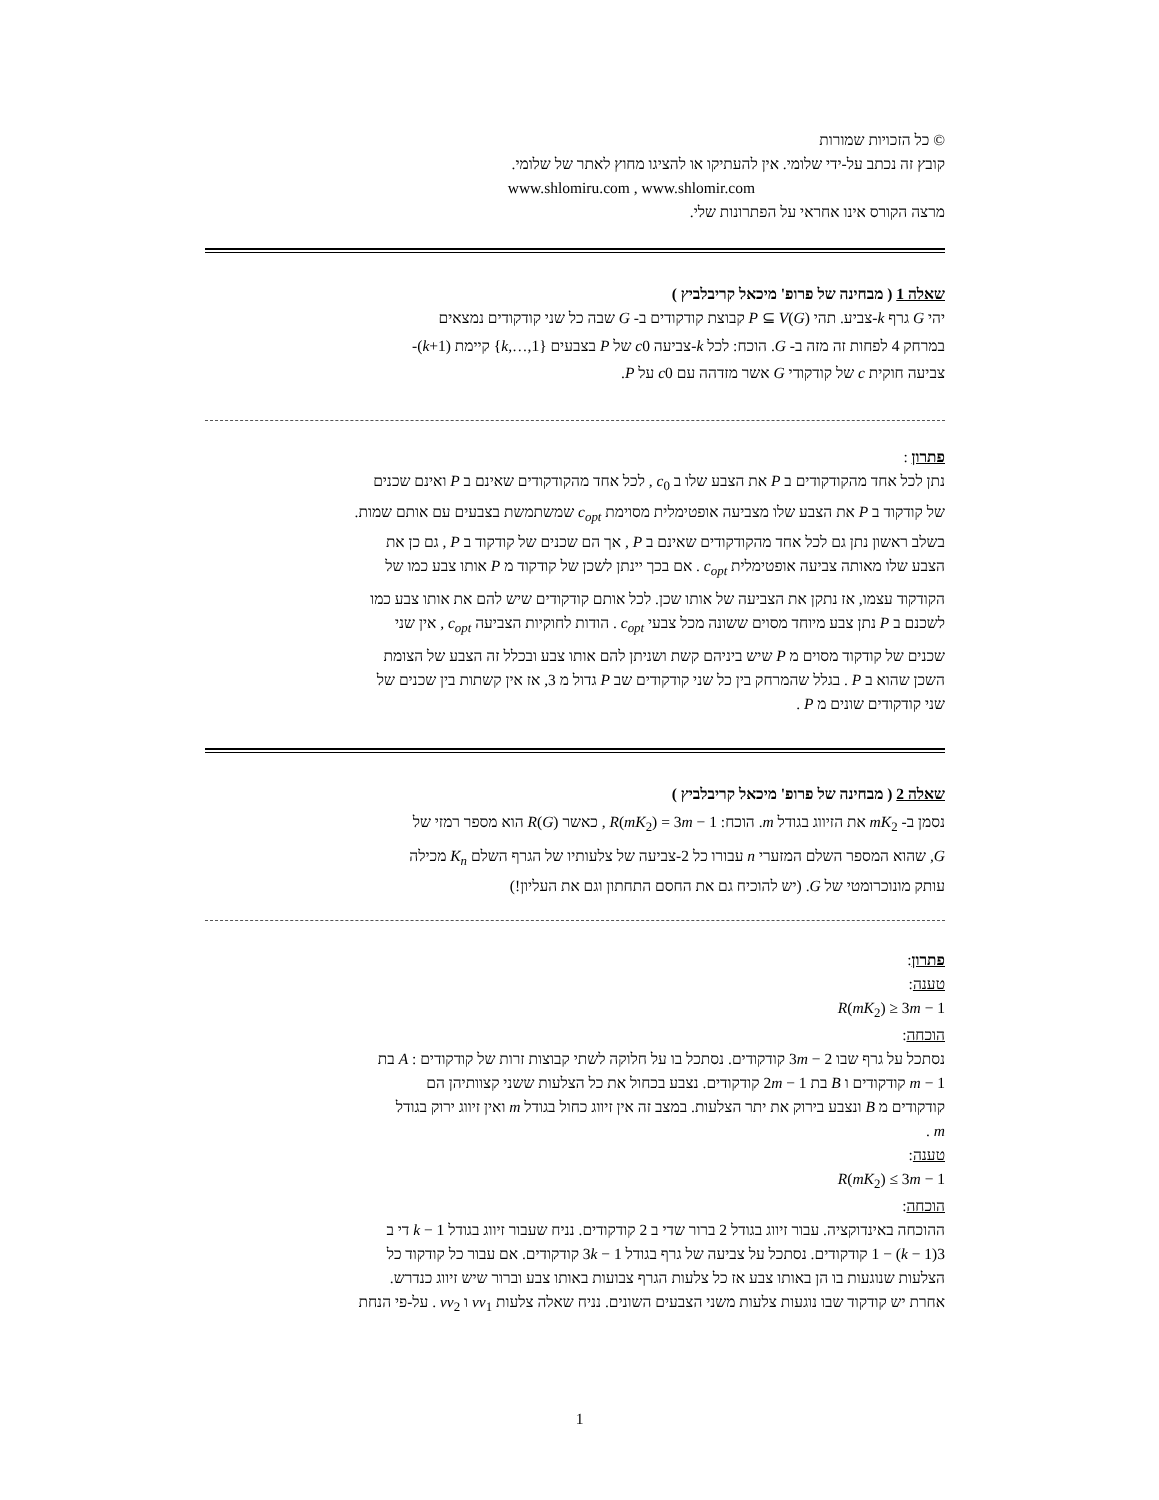© כל הזכויות שמורות
קובץ זה נכתב על-ידי שלומי. אין להעתיקו או להציגו מחוץ לאתר של שלומי.
www.shlomiru.com , www.shlomir.com
מרצה הקורס אינו אחראי על הפתרונות שלי.
שאלה 1 ( מבחינה של פרופ' מיכאל קריבלביץ )
יהי G גרף k-צביע. תהי P ⊆ V(G) קבוצת קודקודים ב- G שבה כל שני קודקודים נמצאים
במרחק 4 לפחות זה מזה ב- G. הוכח: לכל k-צביעה c0 של P בצבעים {1,…,k} קיימת (k+1)-
צביעה חוקית c של קודקודי G אשר מזדהה עם c0 על P.
פתרון :
נתן לכל אחד מהקודקודים ב P את הצבע שלו ב c<sub>0</sub> , לכל אחד מהקודקודים שאינם ב P ואינם שכנים
של קודקוד ב P את הצבע שלו מצביעה אופטימלית מסוימת c<sub>opt</sub> שמשתמשת בצבעים עם אותם שמות.
בשלב ראשון נתן גם לכל אחד מהקודקודים שאינם ב P , אך הם שכנים של קודקוד ב P , גם כן את
הצבע שלו מאותה צביעה אופטימלית c<sub>opt</sub> . אם בכך יינתן לשכן של קודקוד מ P אותו צבע כמו של
הקודקוד עצמו, אז נתקן את הצביעה של אותו שכן. לכל אותם קודקודים שיש להם את אותו צבע כמו
לשכנם ב P נתן צבע מיוחד מסוים ששונה מכל צבעי c<sub>opt</sub> . הודות לחוקיות הצביעה c<sub>opt</sub> , אין שני
שכנים של קודקוד מסוים מ P שיש ביניהם קשת ושניתן להם אותו צבע ובכלל זה הצבע של הצומת
השכן שהוא ב P . בגלל שהמרחק בין כל שני קודקודים שב P גדול מ 3, אז אין קשתות בין שכנים של
שני קודקודים שונים מ P .
שאלה 2 ( מבחינה של פרופ' מיכאל קריבלביץ )
נסמן ב- mK<sub>2</sub> את הזיווג בגודל m. הוכח: R(mK<sub>2</sub>) = 3m − 1 , כאשר R(G) הוא מספר רמזי של
G, שהוא המספר השלם המזערי n עבורו כל 2-צביעה של צלעותיו של הגרף השלם K<sub>n</sub> מכילה
עותק מונוכרומטי של G. (יש להוכיח גם את החסם התחתון וגם את העליון!)
פתרון:
טענה:
R(mK<sub>2</sub>) ≥ 3m − 1
הוכחה:
נסתכל על גרף שבו 3m − 2 קודקודים. נסתכל בו על חלוקה לשתי קבוצות זרות של קודקודים : A בת
m − 1 קודקודים ו B בת 2m − 1 קודקודים. נצבע בכחול את כל הצלעות ששני קצוותיהן הם
קודקודים מ B ונצבע בירוק את יתר הצלעות. במצב זה אין זיווג כחול בגודל m ואין זיווג ירוק בגודל
m .
טענה:
R(mK<sub>2</sub>) ≤ 3m − 1
הוכחה:
ההוכחה באינדוקציה. עבור זיווג בגודל 2 ברור שדי ב 2 קודקודים. נניח שעבור זיווג בגודל k − 1 די ב
3(k − 1) − 1 קודקודים. נסתכל על צביעה של גרף בגודל 3k − 1 קודקודים. אם עבור כל קודקוד כל
הצלעות שנוגעות בו הן באותו צבע אז כל צלעות הגרף צבועות באותו צבע וברור שיש זיווג כנדרש.
אחרת יש קודקוד שבו נוגעות צלעות משני הצבעים השונים. נניח שאלה צלעות vv<sub>1</sub> ו vv<sub>2</sub> . על-פי הנחת
1